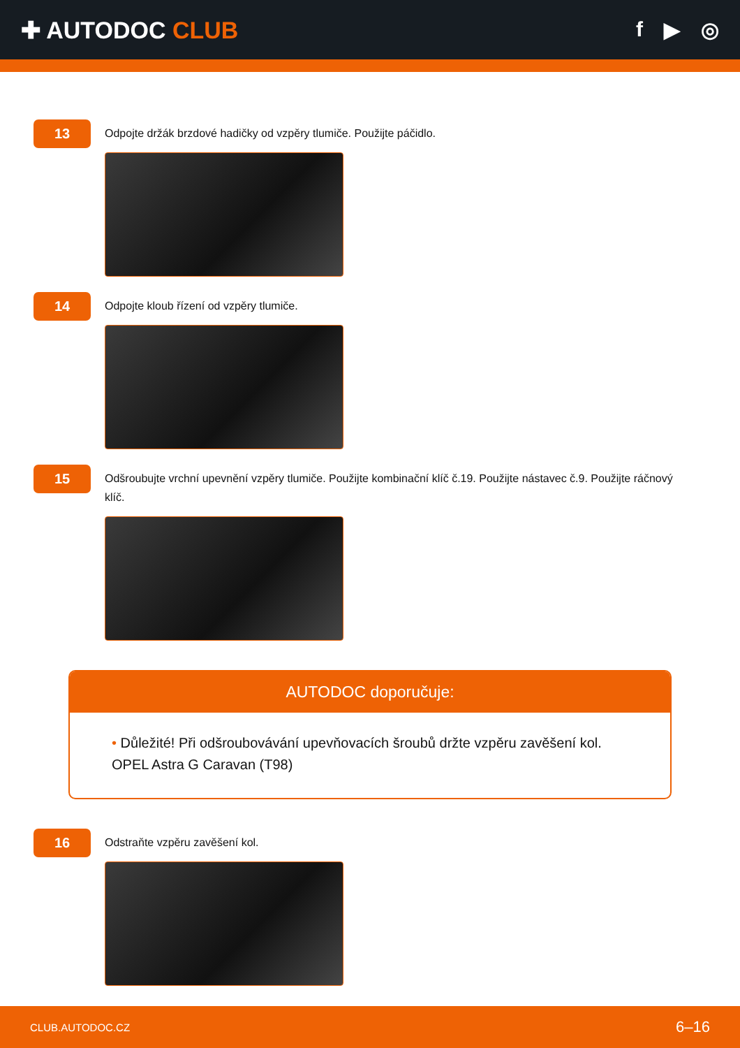✚ AUTODOC CLUB f ▶ ◎
13
Odpojte držák brzdové hadičky od vzpěry tlumiče. Použijte páčidlo.
14
Odpojte kloub řízení od vzpěry tlumiče.
15
Odšroubujte vrchní upevnění vzpěry tlumiče. Použijte kombinační klíč č.19. Použijte nástavec č.9. Použijte ráčnový klíč.
AUTODOC doporučuje:
• Důležité! Při odšroubovávání upevňovacích šroubů držte vzpěru zavěšení kol.
OPEL Astra G Caravan (T98)
16
Odstraňte vzpěru zavěšení kol.
CLUB.AUTODOC.CZ 6–16